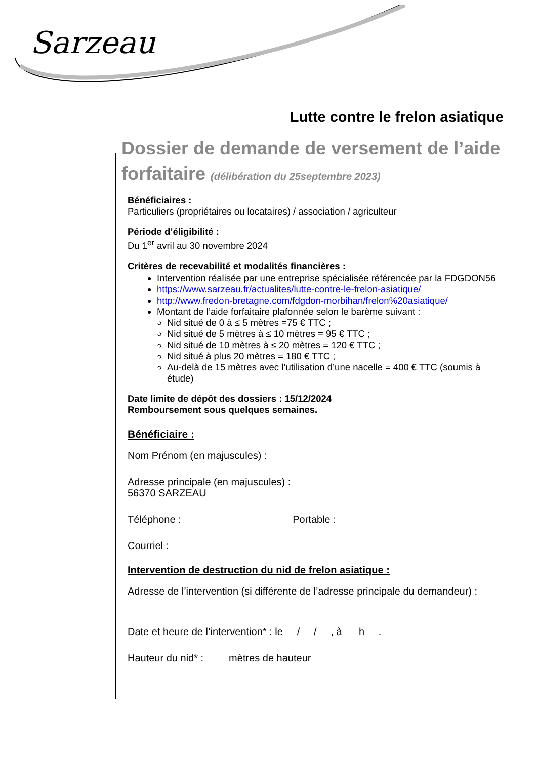Sarzeau
Lutte contre le frelon asiatique
Dossier de demande de versement de l’aide forfaitaire (délibération du 25septembre 2023)
Bénéficiaires :
Particuliers (propriétaires ou locataires) / association / agriculteur
Période d’éligibilité :
Du 1<sup>er</sup> avril au 30 novembre 2024
Critères de recevabilité et modalités financières :
Intervention réalisée par une entreprise spécialisée référencée par la FDGDON56
https://www.sarzeau.fr/actualites/lutte-contre-le-frelon-asiatique/
http://www.fredon-bretagne.com/fdgdon-morbihan/frelon%20asiatique/
Montant de l’aide forfaitaire plafonnée selon le barème suivant :
Nid situé de 0 à ≤ 5 mètres =75 € TTC ;
Nid situé de 5 mètres à ≤ 10 mètres = 95 € TTC ;
Nid situé de 10 mètres à ≤ 20 mètres = 120 € TTC ;
Nid situé à plus 20 mètres = 180 € TTC ;
Au-delà de 15 mètres avec l’utilisation d’une nacelle = 400 € TTC (soumis à étude)
Date limite de dépôt des dossiers : 15/12/2024
Remboursement sous quelques semaines.
Bénéficiaire :
Nom Prénom (en majuscules) :
Adresse principale (en majuscules) :
56370 SARZEAU
Téléphone : Portable :
Courriel :
Intervention de destruction du nid de frelon asiatique :
Adresse de l’intervention (si différente de l’adresse principale du demandeur) :
Date et heure de l’intervention* : le / / , à h .
Hauteur du nid* : mètres de hauteur